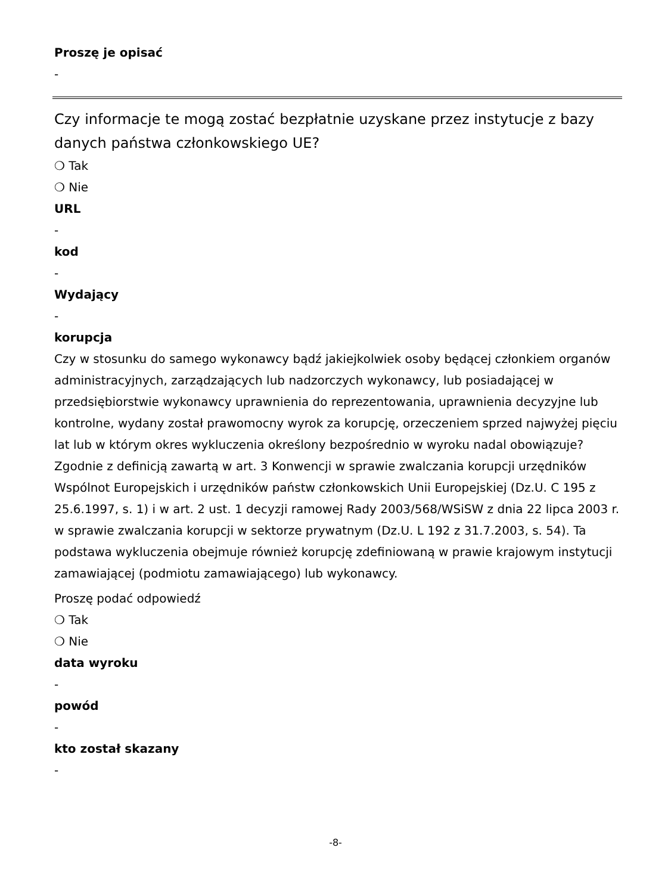Proszę je opisać
-
Czy informacje te mogą zostać bezpłatnie uzyskane przez instytucje z bazy danych państwa członkowskiego UE?
❍ Tak
❍ Nie
URL
-
kod
-
Wydający
-
korupcja
Czy w stosunku do samego wykonawcy bądź jakiejkolwiek osoby będącej członkiem organów administracyjnych, zarządzających lub nadzorczych wykonawcy, lub posiadającej w przedsiębiorstwie wykonawcy uprawnienia do reprezentowania, uprawnienia decyzyjne lub kontrolne, wydany został prawomocny wyrok za korupcję, orzeczeniem sprzed najwyżej pięciu lat lub w którym okres wykluczenia określony bezpośrednio w wyroku nadal obowiązuje? Zgodnie z definicją zawartą w art. 3 Konwencji w sprawie zwalczania korupcji urzędników Wspólnot Europejskich i urzędników państw członkowskich Unii Europejskiej (Dz.U. C 195 z 25.6.1997, s. 1) i w art. 2 ust. 1 decyzji ramowej Rady 2003/568/WSiSW z dnia 22 lipca 2003 r. w sprawie zwalczania korupcji w sektorze prywatnym (Dz.U. L 192 z 31.7.2003, s. 54). Ta podstawa wykluczenia obejmuje również korupcję zdefiniowaną w prawie krajowym instytucji zamawiającej (podmiotu zamawiającego) lub wykonawcy.
Proszę podać odpowiedź
❍ Tak
❍ Nie
data wyroku
-
powód
-
kto został skazany
-
-8-